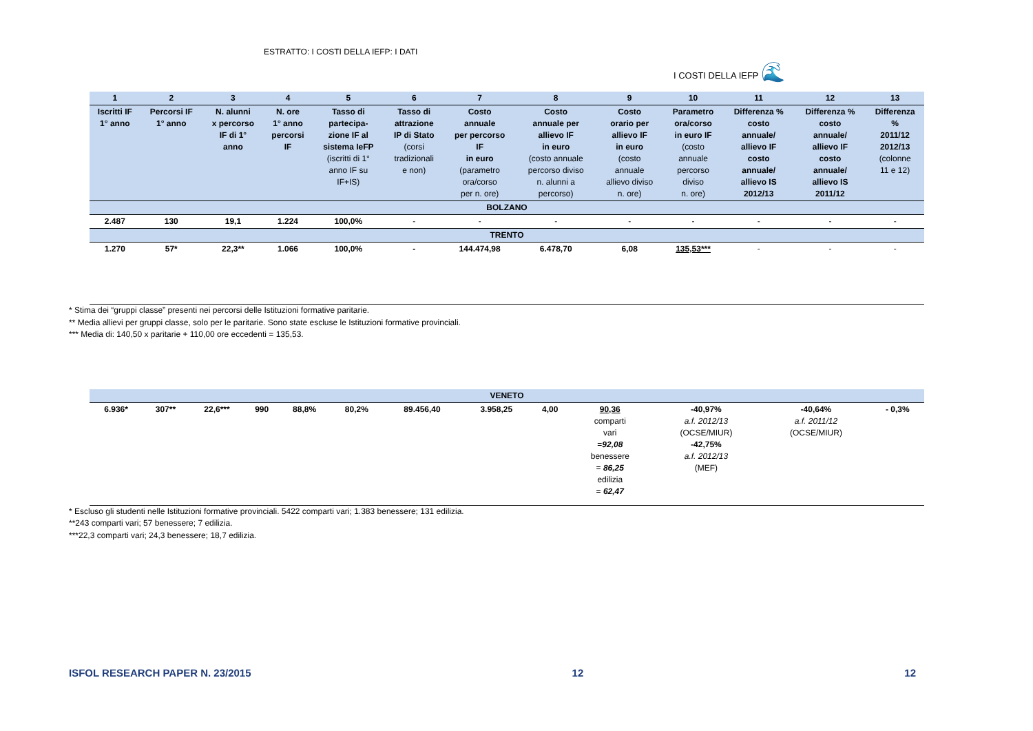ESTRATTO: I COSTI DELLA IEFP: I DATI
I COSTI DELLA IEFP 🌊
| 1 | 2 | 3 | 4 | 5 | 6 | 7 | 8 | 9 | 10 | 11 | 12 | 13 |
| --- | --- | --- | --- | --- | --- | --- | --- | --- | --- | --- | --- | --- |
| Iscritti IF 1° anno | Percorsi IF 1° anno | N. alunni x percorso IF di 1° anno | N. ore 1° anno percorsi IF | Tasso di partecipa- zione IF al sistema IeFP (iscritti di 1° anno IF su IF+IS) | Tasso di attrazione IP di Stato (corsi tradizionali e non) | Costo annuale per percorso IF in euro (parametro ora/corso per n. ore) | Costo annuale per allievo IF in euro (costo annuale percorso diviso n. alunni a percorso) | Costo orario per allievo IF in euro (costo annuale allievo diviso n. ore) | Parametro ora/corso in euro IF (costo annuale percorso diviso n. ore) | Differenza % costo annuale/ allievo IF costo annuale/ allievo IS 2012/13 | Differenza % costo annuale/ allievo IF costo annuale/ allievo IS 2011/12 | Differenza % 2011/12 2012/13 (colonne 11 e 12) |
| BOLZANO | | | | | | | | | | | | |
| 2.487 | 130 | 19,1 | 1.224 | 100,0% | - | - | - | - | - | - | - | - |
| TRENTO | | | | | | | | | | | | |
| 1.270 | 57* | 22,3** | 1.066 | 100,0% | - | 144.474,98 | 6.478,70 | 6,08 | 135,53*** | - | - | - |
* Stima dei “gruppi classe” presenti nei percorsi delle Istituzioni formative paritarie.
** Media allievi per gruppi classe, solo per le paritarie. Sono state escluse le Istituzioni formative provinciali.
*** Media di: 140,50 x paritarie + 110,00 ore eccedenti = 135,53.
| VENETO | | | | | | | | | | | | |
| --- | --- | --- | --- | --- | --- | --- | --- | --- | --- | --- | --- | --- |
| 6.936* | 307** | 22,6*** | 990 | 88,8% | 80,2% | 89.456,40 | 3.958,25 | 4,00 | 90,36 comparti vari = 92,08 benessere = 86,25 edilizia = 62,47 | -40,97% a.f. 2012/13 (OCSE/MIUR) -42,75% a.f. 2012/13 (MEF) | -40,64% a.f. 2011/12 (OCSE/MIUR) | - 0,3% |
* Escluso gli studenti nelle Istituzioni formative provinciali. 5422 comparti vari; 1.383 benessere; 131 edilizia.
**243 comparti vari; 57 benessere; 7 edilizia.
***22,3 comparti vari; 24,3 benessere; 18,7 edilizia.
ISFOL RESEARCH PAPER N. 23/2015 12 12